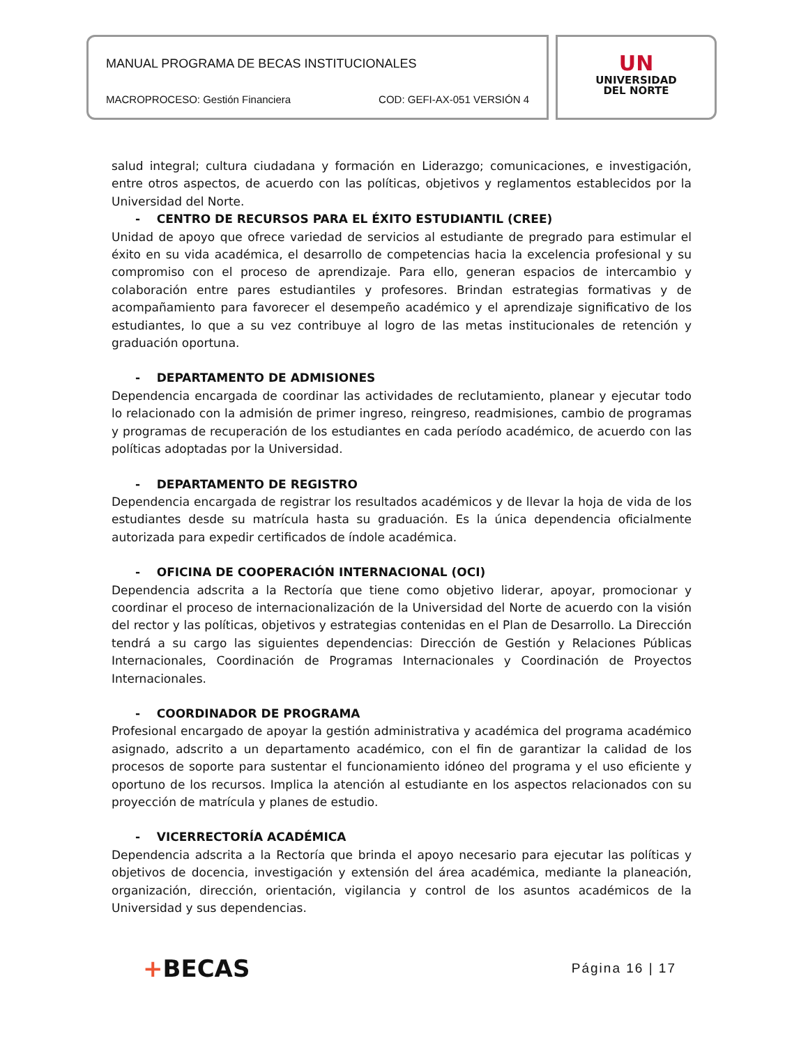MANUAL PROGRAMA DE BECAS INSTITUCIONALES
MACROPROCESO: Gestión Financiera COD: GEFI-AX-051 VERSIÓN 4
UN
UNIVERSIDAD
DEL NORTE
salud integral; cultura ciudadana y formación en Liderazgo; comunicaciones, e investigación, entre otros aspectos, de acuerdo con las políticas, objetivos y reglamentos establecidos por la Universidad del Norte.
- CENTRO DE RECURSOS PARA EL ÉXITO ESTUDIANTIL (CREE)
Unidad de apoyo que ofrece variedad de servicios al estudiante de pregrado para estimular el éxito en su vida académica, el desarrollo de competencias hacia la excelencia profesional y su compromiso con el proceso de aprendizaje. Para ello, generan espacios de intercambio y colaboración entre pares estudiantiles y profesores. Brindan estrategias formativas y de acompañamiento para favorecer el desempeño académico y el aprendizaje significativo de los estudiantes, lo que a su vez contribuye al logro de las metas institucionales de retención y graduación oportuna.
- DEPARTAMENTO DE ADMISIONES
Dependencia encargada de coordinar las actividades de reclutamiento, planear y ejecutar todo lo relacionado con la admisión de primer ingreso, reingreso, readmisiones, cambio de programas y programas de recuperación de los estudiantes en cada período académico, de acuerdo con las políticas adoptadas por la Universidad.
- DEPARTAMENTO DE REGISTRO
Dependencia encargada de registrar los resultados académicos y de llevar la hoja de vida de los estudiantes desde su matrícula hasta su graduación. Es la única dependencia oficialmente autorizada para expedir certificados de índole académica.
- OFICINA DE COOPERACIÓN INTERNACIONAL (OCI)
Dependencia adscrita a la Rectoría que tiene como objetivo liderar, apoyar, promocionar y coordinar el proceso de internacionalización de la Universidad del Norte de acuerdo con la visión del rector y las políticas, objetivos y estrategias contenidas en el Plan de Desarrollo. La Dirección tendrá a su cargo las siguientes dependencias: Dirección de Gestión y Relaciones Públicas Internacionales, Coordinación de Programas Internacionales y Coordinación de Proyectos Internacionales.
- COORDINADOR DE PROGRAMA
Profesional encargado de apoyar la gestión administrativa y académica del programa académico asignado, adscrito a un departamento académico, con el fin de garantizar la calidad de los procesos de soporte para sustentar el funcionamiento idóneo del programa y el uso eficiente y oportuno de los recursos. Implica la atención al estudiante en los aspectos relacionados con su proyección de matrícula y planes de estudio.
- VICERRECTORÍA ACADÉMICA
Dependencia adscrita a la Rectoría que brinda el apoyo necesario para ejecutar las políticas y objetivos de docencia, investigación y extensión del área académica, mediante la planeación, organización, dirección, orientación, vigilancia y control de los asuntos académicos de la Universidad y sus dependencias.
+BECAS Página 16 | 17